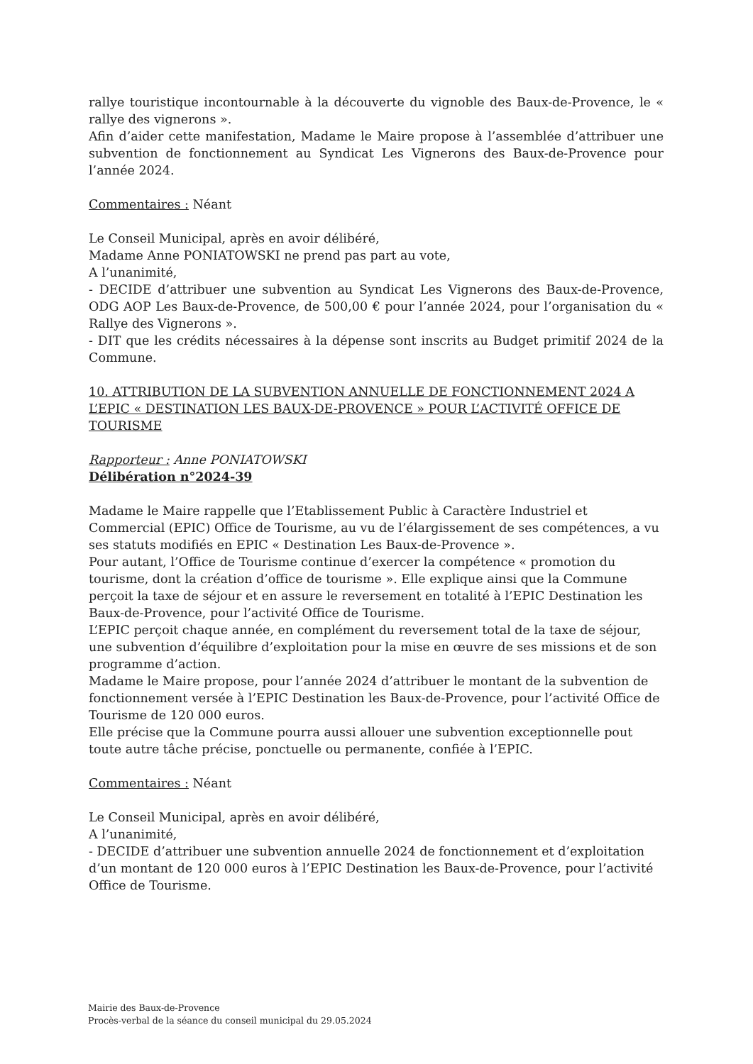rallye touristique incontournable à la découverte du vignoble des Baux-de-Provence, le « rallye des vignerons ».
Afin d’aider cette manifestation, Madame le Maire propose à l’assemblée d’attribuer une subvention de fonctionnement au Syndicat Les Vignerons des Baux-de-Provence pour l’année 2024.
Commentaires : Néant
Le Conseil Municipal, après en avoir délibéré,
Madame Anne PONIATOWSKI ne prend pas part au vote,
A l’unanimité,
- DECIDE d’attribuer une subvention au Syndicat Les Vignerons des Baux-de-Provence, ODG AOP Les Baux-de-Provence, de 500,00 € pour l’année 2024, pour l’organisation du « Rallye des Vignerons ».
- DIT que les crédits nécessaires à la dépense sont inscrits au Budget primitif 2024 de la Commune.
10. ATTRIBUTION DE LA SUBVENTION ANNUELLE DE FONCTIONNEMENT 2024 A L’EPIC « DESTINATION LES BAUX-DE-PROVENCE » POUR L’ACTIVITÉ OFFICE DE TOURISME
Rapporteur : Anne PONIATOWSKI
Délibération n°2024-39
Madame le Maire rappelle que l’Etablissement Public à Caractère Industriel et Commercial (EPIC) Office de Tourisme, au vu de l’élargissement de ses compétences, a vu ses statuts modifiés en EPIC « Destination Les Baux-de-Provence ».
Pour autant, l’Office de Tourisme continue d’exercer la compétence « promotion du tourisme, dont la création d’office de tourisme ». Elle explique ainsi que la Commune perçoit la taxe de séjour et en assure le reversement en totalité à l’EPIC Destination les Baux-de-Provence, pour l’activité Office de Tourisme.
L’EPIC perçoit chaque année, en complément du reversement total de la taxe de séjour, une subvention d’équilibre d’exploitation pour la mise en œuvre de ses missions et de son programme d’action.
Madame le Maire propose, pour l’année 2024 d’attribuer le montant de la subvention de fonctionnement versée à l’EPIC Destination les Baux-de-Provence, pour l’activité Office de Tourisme de 120 000 euros.
Elle précise que la Commune pourra aussi allouer une subvention exceptionnelle pout toute autre tâche précise, ponctuelle ou permanente, confiée à l’EPIC.
Commentaires : Néant
Le Conseil Municipal, après en avoir délibéré,
A l’unanimité,
- DECIDE d’attribuer une subvention annuelle 2024 de fonctionnement et d’exploitation d’un montant de 120 000 euros à l’EPIC Destination les Baux-de-Provence, pour l’activité Office de Tourisme.
Mairie des Baux-de-Provence
Procès-verbal de la séance du conseil municipal du 29.05.2024